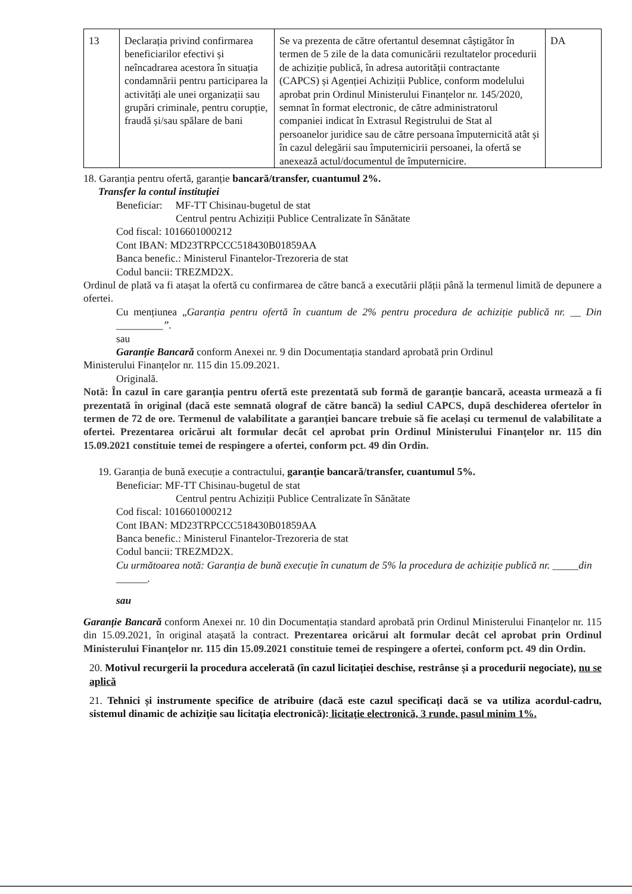| 13 | Declarația privind confirmarea beneficiarilor efectivi și neîncadrarea acestora în situația condamnării pentru participarea la activități ale unei organizații sau grupări criminale, pentru corupție, fraudă și/sau spălare de bani | Se va prezenta de către ofertantul desemnat câștigător în termen de 5 zile de la data comunicării rezultatelor procedurii de achiziție publică, în adresa autorității contractante (CAPCS) și Agenției Achiziții Publice, conform modelului aprobat prin Ordinul Ministerului Finanțelor nr. 145/2020, semnat în format electronic, de către administratorul companiei indicat în Extrasul Registrului de Stat al persoanelor juridice sau de către persoana împuternicită atât și în cazul delegării sau împuternicirii persoanei, la ofertă se anexează actul/documentul de împuternicire. | DA |
18. Garanția pentru ofertă, garanție bancară/transfer, cuantumul 2%.
Transfer la contul instituției
Beneficiar: MF-TT Chisinau-bugetul de stat
Centrul pentru Achiziții Publice Centralizate în Sănătate
Cod fiscal: 1016601000212
Cont IBAN: MD23TRPCCC518430B01859AA
Banca benefic.: Ministerul Finantelor-Trezoreria de stat
Codul bancii: TREZMD2X.
Ordinul de plată va fi atașat la ofertă cu confirmarea de către bancă a executării plății până la termenul limită de depunere a ofertei.
Cu mențiunea „Garanția pentru ofertă în cuantum de 2% pentru procedura de achiziție publică nr. __ Din _________”.
sau
Garanție Bancară conform Anexei nr. 9 din Documentația standard aprobată prin Ordinul
Ministerului Finanțelor nr. 115 din 15.09.2021.
Originală.
Notă: În cazul în care garanția pentru ofertă este prezentată sub formă de garanție bancară, aceasta urmează a fi prezentată în original (dacă este semnată olograf de către bancă) la sediul CAPCS, după deschiderea ofertelor în termen de 72 de ore. Termenul de valabilitate a garanției bancare trebuie să fie același cu termenul de valabilitate a ofertei. Prezentarea oricărui alt formular decât cel aprobat prin Ordinul Ministerului Finanțelor nr. 115 din 15.09.2021 constituie temei de respingere a ofertei, conform pct. 49 din Ordin.
19. Garanția de bună execuție a contractului, garanție bancară/transfer, cuantumul 5%.
Beneficiar: MF-TT Chisinau-bugetul de stat
Centrul pentru Achiziții Publice Centralizate în Sănătate
Cod fiscal: 1016601000212
Cont IBAN: MD23TRPCCC518430B01859AA
Banca benefic.: Ministerul Finantelor-Trezoreria de stat
Codul bancii: TREZMD2X.
Cu următoarea notă: Garanția de bună execuție în cunatum de 5% la procedura de achiziție publică nr. _____din ______.
sau
Garanție Bancară conform Anexei nr. 10 din Documentația standard aprobată prin Ordinul Ministerului Finanțelor nr. 115 din 15.09.2021, în original atașată la contract. Prezentarea oricărui alt formular decât cel aprobat prin Ordinul Ministerului Finanțelor nr. 115 din 15.09.2021 constituie temei de respingere a ofertei, conform pct. 49 din Ordin.
20. Motivul recurgerii la procedura accelerată (în cazul licitației deschise, restrânse și a procedurii negociate), nu se aplică
21. Tehnici și instrumente specifice de atribuire (dacă este cazul specificați dacă se va utiliza acordul-cadru, sistemul dinamic de achiziție sau licitația electronică): licitație electronică, 3 runde, pasul minim 1%.